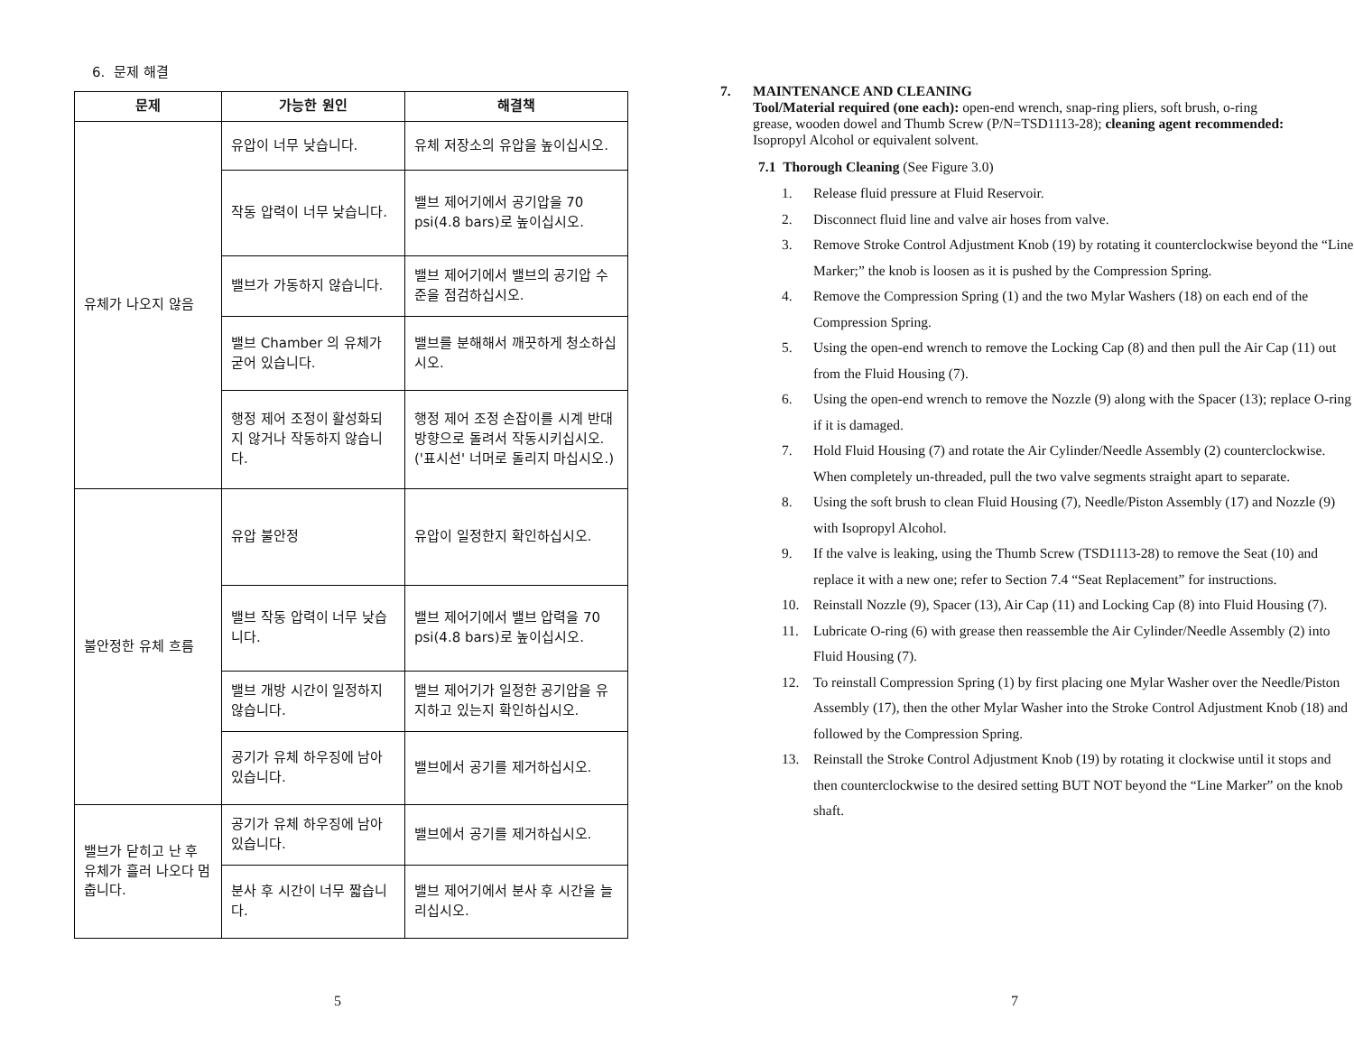6. 문제 해결
| 문제 | 가능한 원인 | 해결책 |
| --- | --- | --- |
| 유체가 나오지 않음 | 유압이 너무 낮습니다. | 유체 저장소의 유압을 높이십시오. |
| | 작동 압력이 너무 낮습니다. | 밸브 제어기에서 공기압을 70 psi(4.8 bars)로 높이십시오. |
| | 밸브가 가동하지 않습니다. | 밸브 제어기에서 밸브의 공기압 수준을 점검하십시오. |
| | 밸브 Chamber 의 유체가 굳어 있습니다. | 밸브를 분해해서 깨끗하게 청소하십시오. |
| | 행정 제어 조정이 활성화되지 않거나 작동하지 않습니다. | 행정 제어 조정 손잡이를 시계 반대 방향으로 돌려서 작동시키십시오. ('표시선' 너머로 돌리지 마십시오.) |
| 불안정한 유체 흐름 | 유압 불안정 | 유압이 일정한지 확인하십시오. |
| | 밸브 작동 압력이 너무 낮습니다. | 밸브 제어기에서 밸브 압력을 70 psi(4.8 bars)로 높이십시오. |
| | 밸브 개방 시간이 일정하지 않습니다. | 밸브 제어기가 일정한 공기압을 유지하고 있는지 확인하십시오. |
| | 공기가 유체 하우징에 남아 있습니다. | 밸브에서 공기를 제거하십시오. |
| 밸브가 닫히고 난 후 유체가 흘러 나오다 멈춥니다. | 공기가 유체 하우징에 남아 있습니다. | 밸브에서 공기를 제거하십시오. |
| | 분사 후 시간이 너무 짧습니다. | 밸브 제어기에서 분사 후 시간을 늘리십시오. |
5
7. MAINTENANCE AND CLEANING
Tool/Material required (one each): open-end wrench, snap-ring pliers, soft brush, o-ring grease, wooden dowel and Thumb Screw (P/N=TSD1113-28); cleaning agent recommended: Isopropyl Alcohol or equivalent solvent.
7.1 Thorough Cleaning (See Figure 3.0)
1. Release fluid pressure at Fluid Reservoir.
2. Disconnect fluid line and valve air hoses from valve.
3. Remove Stroke Control Adjustment Knob (19) by rotating it counterclockwise beyond the “Line Marker;” the knob is loosen as it is pushed by the Compression Spring.
4. Remove the Compression Spring (1) and the two Mylar Washers (18) on each end of the Compression Spring.
5. Using the open-end wrench to remove the Locking Cap (8) and then pull the Air Cap (11) out from the Fluid Housing (7).
6. Using the open-end wrench to remove the Nozzle (9) along with the Spacer (13); replace O-ring if it is damaged.
7. Hold Fluid Housing (7) and rotate the Air Cylinder/Needle Assembly (2) counterclockwise. When completely un-threaded, pull the two valve segments straight apart to separate.
8. Using the soft brush to clean Fluid Housing (7), Needle/Piston Assembly (17) and Nozzle (9) with Isopropyl Alcohol.
9. If the valve is leaking, using the Thumb Screw (TSD1113-28) to remove the Seat (10) and replace it with a new one; refer to Section 7.4 “Seat Replacement” for instructions.
10. Reinstall Nozzle (9), Spacer (13), Air Cap (11) and Locking Cap (8) into Fluid Housing (7).
11. Lubricate O-ring (6) with grease then reassemble the Air Cylinder/Needle Assembly (2) into Fluid Housing (7).
12. To reinstall Compression Spring (1) by first placing one Mylar Washer over the Needle/Piston Assembly (17), then the other Mylar Washer into the Stroke Control Adjustment Knob (18) and followed by the Compression Spring.
13. Reinstall the Stroke Control Adjustment Knob (19) by rotating it clockwise until it stops and then counterclockwise to the desired setting BUT NOT beyond the “Line Marker” on the knob shaft.
7